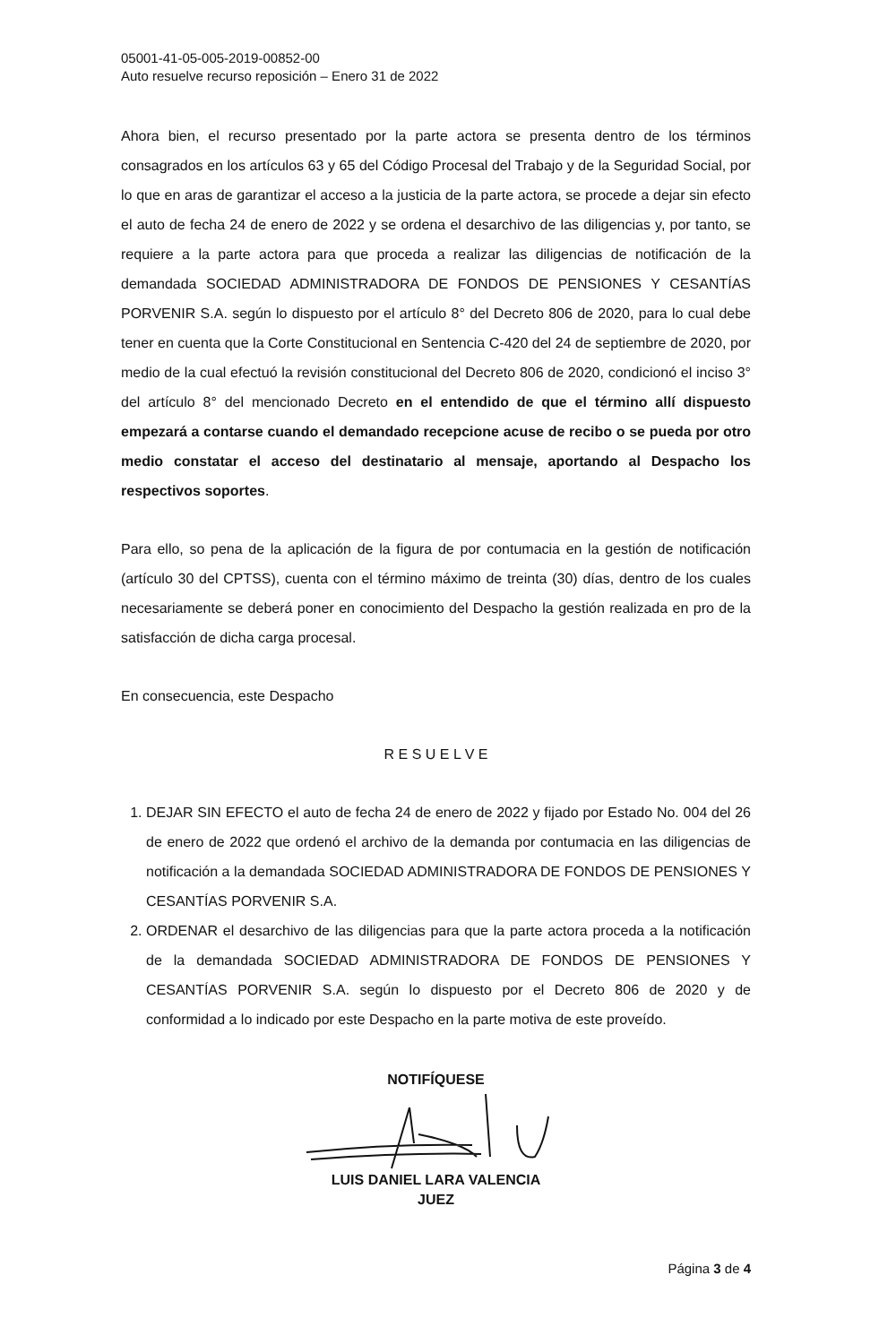05001-41-05-005-2019-00852-00
Auto resuelve recurso reposición – Enero 31 de 2022
Ahora bien, el recurso presentado por la parte actora se presenta dentro de los términos consagrados en los artículos 63 y 65 del Código Procesal del Trabajo y de la Seguridad Social, por lo que en aras de garantizar el acceso a la justicia de la parte actora, se procede a dejar sin efecto el auto de fecha 24 de enero de 2022 y se ordena el desarchivo de las diligencias y, por tanto, se requiere a la parte actora para que proceda a realizar las diligencias de notificación de la demandada SOCIEDAD ADMINISTRADORA DE FONDOS DE PENSIONES Y CESANTÍAS PORVENIR S.A. según lo dispuesto por el artículo 8° del Decreto 806 de 2020, para lo cual debe tener en cuenta que la Corte Constitucional en Sentencia C-420 del 24 de septiembre de 2020, por medio de la cual efectuó la revisión constitucional del Decreto 806 de 2020, condicionó el inciso 3° del artículo 8° del mencionado Decreto en el entendido de que el término allí dispuesto empezará a contarse cuando el demandado recepcione acuse de recibo o se pueda por otro medio constatar el acceso del destinatario al mensaje, aportando al Despacho los respectivos soportes.
Para ello, so pena de la aplicación de la figura de por contumacia en la gestión de notificación (artículo 30 del CPTSS), cuenta con el término máximo de treinta (30) días, dentro de los cuales necesariamente se deberá poner en conocimiento del Despacho la gestión realizada en pro de la satisfacción de dicha carga procesal.
En consecuencia, este Despacho
R E S U E L V E
1. DEJAR SIN EFECTO el auto de fecha 24 de enero de 2022 y fijado por Estado No. 004 del 26 de enero de 2022 que ordenó el archivo de la demanda por contumacia en las diligencias de notificación a la demandada SOCIEDAD ADMINISTRADORA DE FONDOS DE PENSIONES Y CESANTÍAS PORVENIR S.A.
2. ORDENAR el desarchivo de las diligencias para que la parte actora proceda a la notificación de la demandada SOCIEDAD ADMINISTRADORA DE FONDOS DE PENSIONES Y CESANTÍAS PORVENIR S.A. según lo dispuesto por el Decreto 806 de 2020 y de conformidad a lo indicado por este Despacho en la parte motiva de este proveído.
NOTIFÍQUESE
LUIS DANIEL LARA VALENCIA
JUEZ
Página 3 de 4